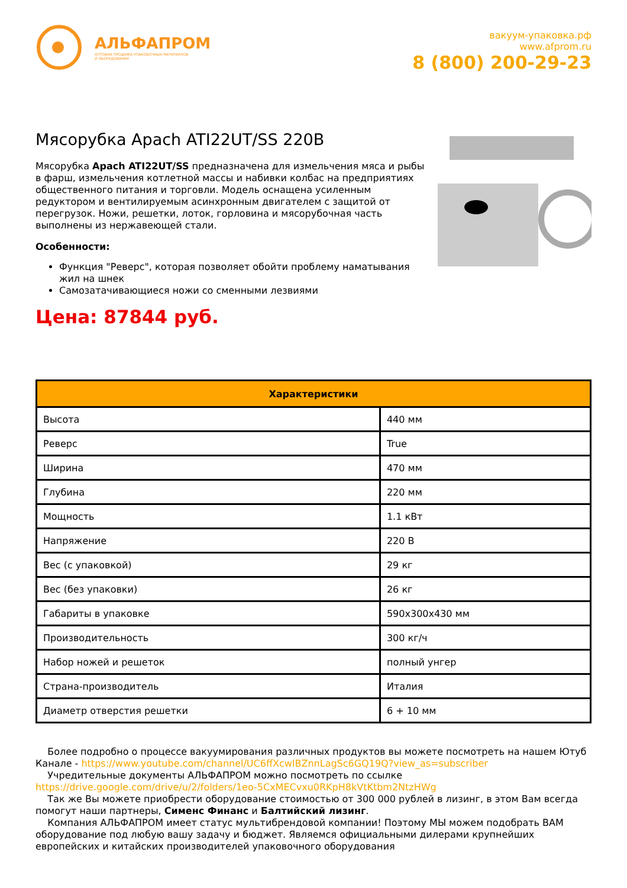АЛЬФАПРОМ
ОПТОВАЯ ПРОДАЖА УПАКОВОЧНЫХ МАТЕРИАЛОВ
И ОБОРУДОВАНИЯ
вакуум-упаковка.рф
www.afprom.ru
8 (800) 200-29-23
Мясорубка Apach ATI22UT/SS 220В
Мясорубка Apach ATI22UT/SS предназначена для измельчения мяса и рыбы в фарш, измельчения котлетной массы и набивки колбас на предприятиях общественного питания и торговли. Модель оснащена усиленным редуктором и вентилируемым асинхронным двигателем с защитой от перегрузок. Ножи, решетки, лоток, горловина и мясорубочная часть выполнены из нержавеющей стали.
Особенности:
Функция "Реверс", которая позволяет обойти проблему наматывания жил на шнек
Самозатачивающиеся ножи со сменными лезвиями
Цена: 87844 руб.
| Характеристики | |
| --- | --- |
| Высота | 440 мм |
| Реверс | True |
| Ширина | 470 мм |
| Глубина | 220 мм |
| Мощность | 1.1 кВт |
| Напряжение | 220 В |
| Вес (с упаковкой) | 29 кг |
| Вес (без упаковки) | 26 кг |
| Габариты в упаковке | 590x300x430 мм |
| Производительность | 300 кг/ч |
| Набор ножей и решеток | полный унгер |
| Страна-производитель | Италия |
| Диаметр отверстия решетки | 6 + 10 мм |
Более подробно о процессе вакуумирования различных продуктов вы можете посмотреть на нашем Ютуб Канале - https://www.youtube.com/channel/UC6ffXcwIBZnnLagSc6GQ19Q?view_as=subscriber
Учредительные документы АЛЬФАПРОМ можно посмотреть по ссылке https://drive.google.com/drive/u/2/folders/1eo-5CxMECvxu0RKpH8kVtKtbm2NtzHWg
Так же Вы можете приобрести оборудование стоимостью от 300 000 рублей в лизинг, в этом Вам всегда помогут наши партнеры, Сименс Финанс и Балтийский лизинг.
Компания АЛЬФАПРОМ имеет статус мультибрендовой компании! Поэтому МЫ можем подобрать ВАМ оборудование под любую вашу задачу и бюджет. Являемся официальными дилерами крупнейших европейских и китайских производителей упаковочного оборудования